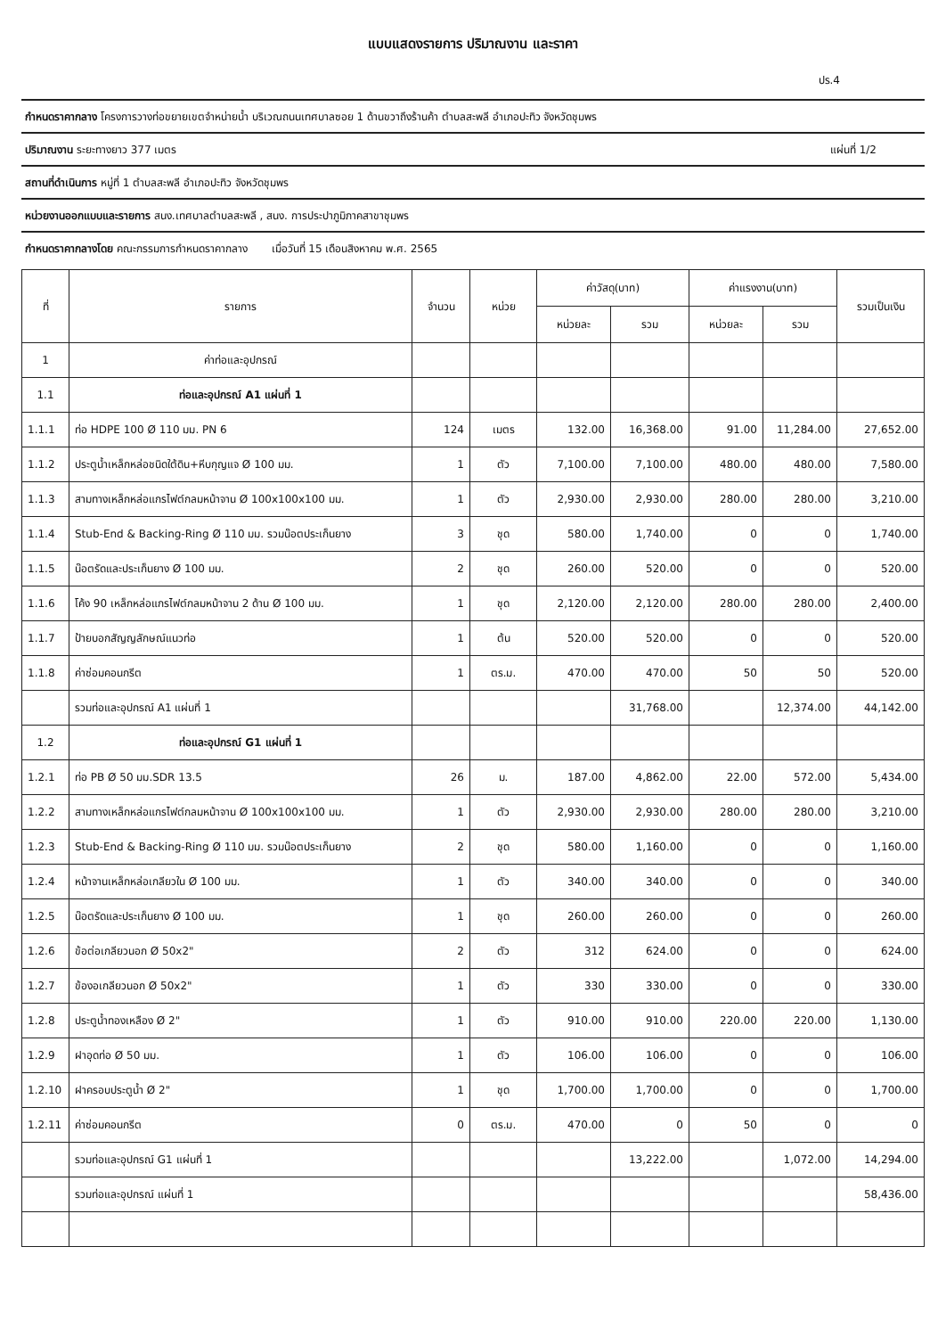แบบแสดงรายการ ปริมาณงาน และราคา
ปร.4
กำหนดราคากลาง โครงการวางท่อขยายเขตจำหน่ายน้ำ บริเวณถนนเทศบาลซอย 1 ด้านขวาถึงร้านค้า ตำบลสะพลี อำเภอปะทิว จังหวัดชุมพร
ปริมาณงาน ระยะทางยาว 377 เมตร แผ่นที่ 1/2
สถานที่ดำเนินการ หมู่ที่ 1 ตำบลสะพลี อำเภอปะทิว จังหวัดชุมพร
หน่วยงานออกแบบและรายการ สนง.เทศบาลตำบลสะพลี , สนง. การประปาภูมิภาคสาขาชุมพร
กำหนดราคากลางโดย คณะกรรมการกำหนดราคากลาง เมื่อวันที่ 15 เดือนสิงหาคม พ.ศ. 2565
| ที่ | รายการ | จำนวน | หน่วย | ค่าวัสดุ(บาท) | | ค่าแรงงาน(บาท) | | รวมเป็นเงิน |
| --- | --- | --- | --- | --- | --- | --- | --- | --- |
| | | | | หน่วยละ | รวม | หน่วยละ | รวม | |
| 1 | ค่าท่อและอุปกรณ์ | | | | | | | |
| 1.1 | ท่อและอุปกรณ์ A1 แผ่นที่ 1 | | | | | | | |
| 1.1.1 | ท่อ HDPE 100 Ø 110 มม. PN 6 | 124 | เมตร | 132.00 | 16,368.00 | 91.00 | 11,284.00 | 27,652.00 |
| 1.1.2 | ประตูน้ำเหล็กหล่อชนิดใต้ดิน+หีบกุญแจ Ø 100 มม. | 1 | ตัว | 7,100.00 | 7,100.00 | 480.00 | 480.00 | 7,580.00 |
| 1.1.3 | สามทางเหล็กหล่อแกรไฟต์กลมหน้าจาน Ø 100x100x100 มม. | 1 | ตัว | 2,930.00 | 2,930.00 | 280.00 | 280.00 | 3,210.00 |
| 1.1.4 | Stub-End & Backing-Ring Ø 110 มม. รวมน๊อตประเก็นยาง | 3 | ชุด | 580.00 | 1,740.00 | 0 | 0 | 1,740.00 |
| 1.1.5 | น๊อตรัดและประเก็นยาง Ø 100 มม. | 2 | ชุด | 260.00 | 520.00 | 0 | 0 | 520.00 |
| 1.1.6 | โค้ง 90 เหล็กหล่อแกรไฟต์กลมหน้าจาน 2 ด้าน Ø 100 มม. | 1 | ชุด | 2,120.00 | 2,120.00 | 280.00 | 280.00 | 2,400.00 |
| 1.1.7 | ป้ายบอกสัญญลักษณ์แนวท่อ | 1 | ต้น | 520.00 | 520.00 | 0 | 0 | 520.00 |
| 1.1.8 | ค่าซ่อมคอนกรีต | 1 | ตร.ม. | 470.00 | 470.00 | 50 | 50 | 520.00 |
| | รวมท่อและอุปกรณ์ A1 แผ่นที่ 1 | | | | 31,768.00 | | 12,374.00 | 44,142.00 |
| 1.2 | ท่อและอุปกรณ์ G1 แผ่นที่ 1 | | | | | | | |
| 1.2.1 | ท่อ PB Ø 50 มม.SDR 13.5 | 26 | ม. | 187.00 | 4,862.00 | 22.00 | 572.00 | 5,434.00 |
| 1.2.2 | สามทางเหล็กหล่อแกรไฟต์กลมหน้าจาน Ø 100x100x100 มม. | 1 | ตัว | 2,930.00 | 2,930.00 | 280.00 | 280.00 | 3,210.00 |
| 1.2.3 | Stub-End & Backing-Ring Ø 110 มม. รวมน๊อตประเก็นยาง | 2 | ชุด | 580.00 | 1,160.00 | 0 | 0 | 1,160.00 |
| 1.2.4 | หน้าจานเหล็กหล่อเกลียวใน Ø 100 มม. | 1 | ตัว | 340.00 | 340.00 | 0 | 0 | 340.00 |
| 1.2.5 | น๊อตรัดและประเก็นยาง Ø 100 มม. | 1 | ชุด | 260.00 | 260.00 | 0 | 0 | 260.00 |
| 1.2.6 | ข้อต่อเกลียวนอก Ø 50x2" | 2 | ตัว | 312 | 624.00 | 0 | 0 | 624.00 |
| 1.2.7 | ข้องอเกลียวนอก Ø 50x2" | 1 | ตัว | 330 | 330.00 | 0 | 0 | 330.00 |
| 1.2.8 | ประตูน้ำทองเหลือง Ø 2" | 1 | ตัว | 910.00 | 910.00 | 220.00 | 220.00 | 1,130.00 |
| 1.2.9 | ฝาอุดท่อ Ø 50 มม. | 1 | ตัว | 106.00 | 106.00 | 0 | 0 | 106.00 |
| 1.2.10 | ฝาครอบประตูน้ำ Ø 2" | 1 | ชุด | 1,700.00 | 1,700.00 | 0 | 0 | 1,700.00 |
| 1.2.11 | ค่าซ่อมคอนกรีต | 0 | ตร.ม. | 470.00 | 0 | 50 | 0 | 0 |
| | รวมท่อและอุปกรณ์ G1 แผ่นที่ 1 | | | | 13,222.00 | | 1,072.00 | 14,294.00 |
| | รวมท่อและอุปกรณ์ แผ่นที่ 1 | | | | | | | 58,436.00 |